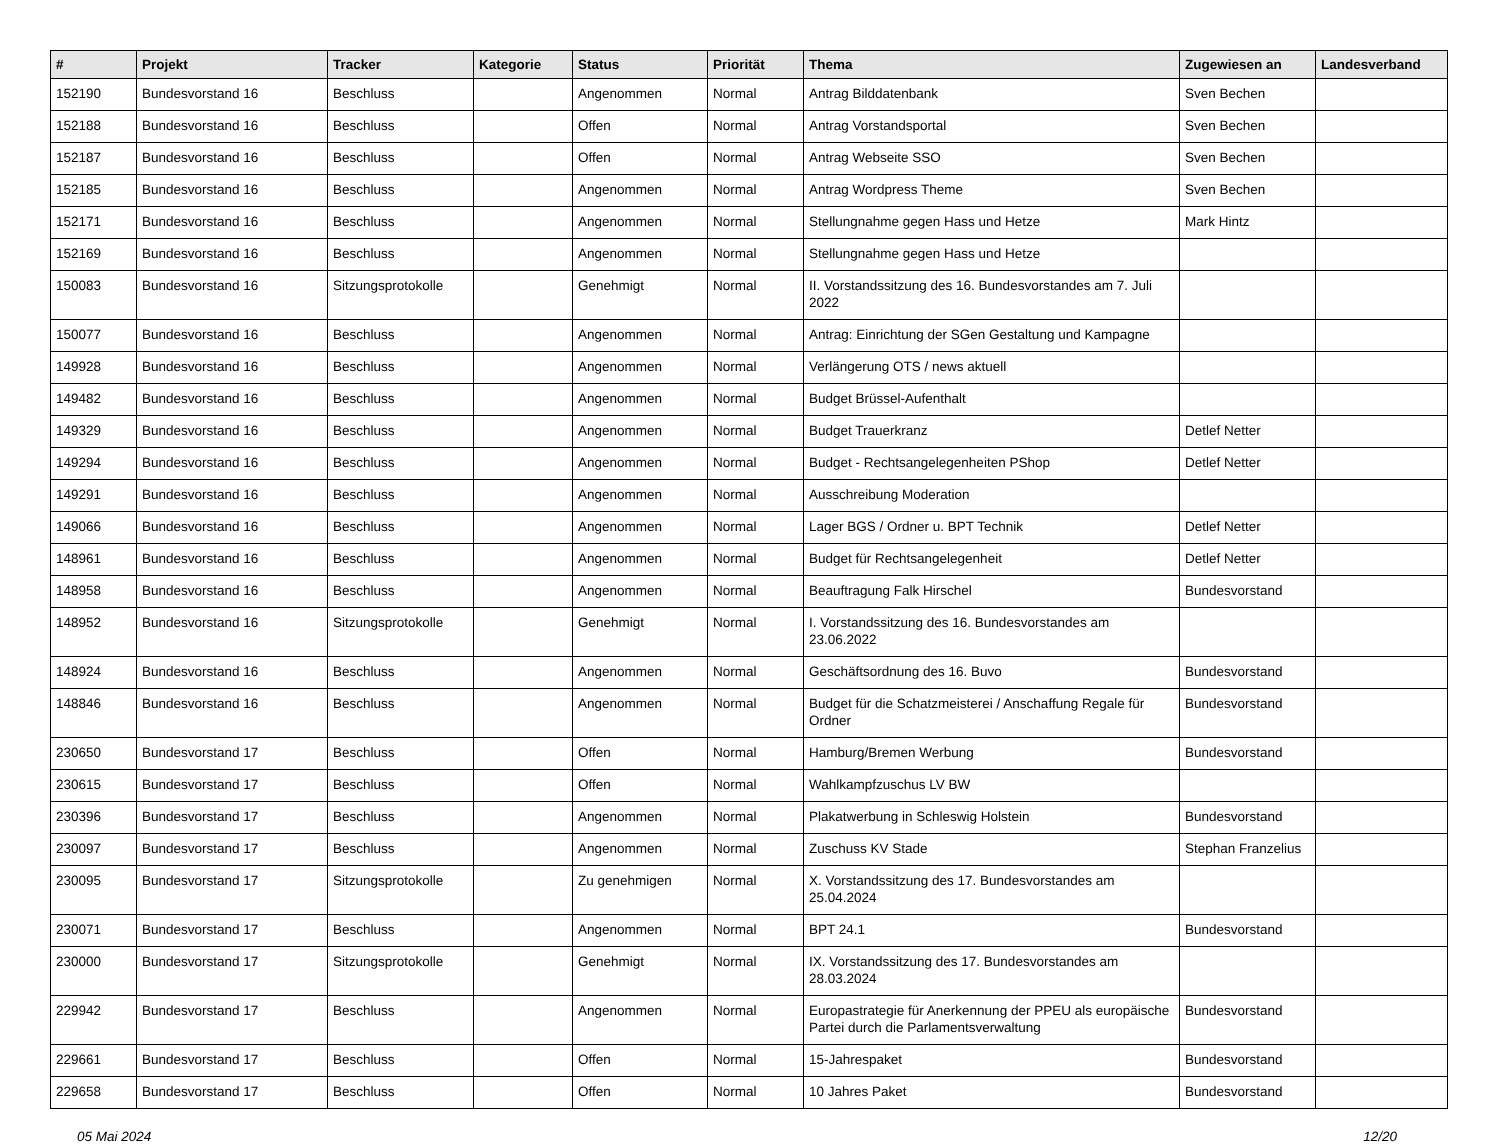| # | Projekt | Tracker | Kategorie | Status | Priorität | Thema | Zugewiesen an | Landesverband |
| --- | --- | --- | --- | --- | --- | --- | --- | --- |
| 152190 | Bundesvorstand 16 | Beschluss | | Angenommen | Normal | Antrag Bilddatenbank | Sven Bechen | |
| 152188 | Bundesvorstand 16 | Beschluss | | Offen | Normal | Antrag Vorstandsportal | Sven Bechen | |
| 152187 | Bundesvorstand 16 | Beschluss | | Offen | Normal | Antrag Webseite SSO | Sven Bechen | |
| 152185 | Bundesvorstand 16 | Beschluss | | Angenommen | Normal | Antrag Wordpress Theme | Sven Bechen | |
| 152171 | Bundesvorstand 16 | Beschluss | | Angenommen | Normal | Stellungnahme gegen Hass und Hetze | Mark Hintz | |
| 152169 | Bundesvorstand 16 | Beschluss | | Angenommen | Normal | Stellungnahme gegen Hass und Hetze | | |
| 150083 | Bundesvorstand 16 | Sitzungsprotokolle | | Genehmigt | Normal | II. Vorstandssitzung des 16. Bundesvorstandes am 7. Juli 2022 | | |
| 150077 | Bundesvorstand 16 | Beschluss | | Angenommen | Normal | Antrag: Einrichtung der SGen Gestaltung und Kampagne | | |
| 149928 | Bundesvorstand 16 | Beschluss | | Angenommen | Normal | Verlängerung OTS / news aktuell | | |
| 149482 | Bundesvorstand 16 | Beschluss | | Angenommen | Normal | Budget Brüssel-Aufenthalt | | |
| 149329 | Bundesvorstand 16 | Beschluss | | Angenommen | Normal | Budget Trauerkranz | Detlef Netter | |
| 149294 | Bundesvorstand 16 | Beschluss | | Angenommen | Normal | Budget - Rechtsangelegenheiten PShop | Detlef Netter | |
| 149291 | Bundesvorstand 16 | Beschluss | | Angenommen | Normal | Ausschreibung Moderation | | |
| 149066 | Bundesvorstand 16 | Beschluss | | Angenommen | Normal | Lager BGS / Ordner u. BPT Technik | Detlef Netter | |
| 148961 | Bundesvorstand 16 | Beschluss | | Angenommen | Normal | Budget für Rechtsangelegenheit | Detlef Netter | |
| 148958 | Bundesvorstand 16 | Beschluss | | Angenommen | Normal | Beauftragung Falk Hirschel | Bundesvorstand | |
| 148952 | Bundesvorstand 16 | Sitzungsprotokolle | | Genehmigt | Normal | I. Vorstandssitzung des 16. Bundesvorstandes am 23.06.2022 | | |
| 148924 | Bundesvorstand 16 | Beschluss | | Angenommen | Normal | Geschäftsordnung des 16. Buvo | Bundesvorstand | |
| 148846 | Bundesvorstand 16 | Beschluss | | Angenommen | Normal | Budget für die Schatzmeisterei / Anschaffung Regale für Ordner | Bundesvorstand | |
| 230650 | Bundesvorstand 17 | Beschluss | | Offen | Normal | Hamburg/Bremen Werbung | Bundesvorstand | |
| 230615 | Bundesvorstand 17 | Beschluss | | Offen | Normal | Wahlkampfzuschus LV BW | | |
| 230396 | Bundesvorstand 17 | Beschluss | | Angenommen | Normal | Plakatwerbung in Schleswig Holstein | Bundesvorstand | |
| 230097 | Bundesvorstand 17 | Beschluss | | Angenommen | Normal | Zuschuss KV Stade | Stephan Franzelius | |
| 230095 | Bundesvorstand 17 | Sitzungsprotokolle | | Zu genehmigen | Normal | X. Vorstandssitzung des 17. Bundesvorstandes am 25.04.2024 | | |
| 230071 | Bundesvorstand 17 | Beschluss | | Angenommen | Normal | BPT 24.1 | Bundesvorstand | |
| 230000 | Bundesvorstand 17 | Sitzungsprotokolle | | Genehmigt | Normal | IX. Vorstandssitzung des 17. Bundesvorstandes am 28.03.2024 | | |
| 229942 | Bundesvorstand 17 | Beschluss | | Angenommen | Normal | Europastrategie für Anerkennung der PPEU als europäische Partei durch die Parlamentsverwaltung | Bundesvorstand | |
| 229661 | Bundesvorstand 17 | Beschluss | | Offen | Normal | 15-Jahrespaket | Bundesvorstand | |
| 229658 | Bundesvorstand 17 | Beschluss | | Offen | Normal | 10 Jahres Paket | Bundesvorstand | |
05 Mai 2024 12/20